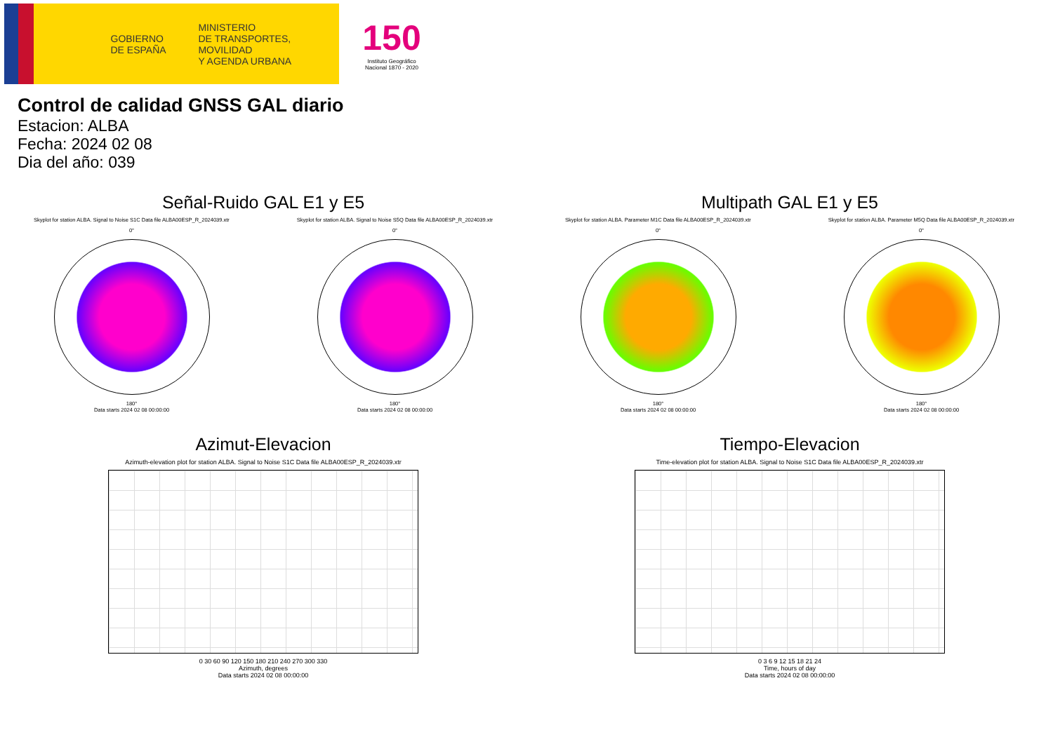GOBIERNO DE ESPAÑA
MINISTERIO
DE TRANSPORTES, MOVILIDAD
Y AGENDA URBANA
150
Instituto Geográfico Nacional 1870 - 2020
Control de calidad GNSS GAL diario
Estacion: ALBA
Fecha: 2024 02 08
Dia del año: 039
Señal-Ruido GAL E1 y E5
Skyplot for station ALBA. Signal to Noise S1C Data file ALBA00ESP_R_2024039.xtr Skyplot for station ALBA. Signal to Noise S5Q Data file ALBA00ESP_R_2024039.xtr
0°
180°
Data starts 2024 02 08 00:00:00
0°
180°
Data starts 2024 02 08 00:00:00
Multipath GAL E1 y E5
Skyplot for station ALBA. Parameter M1C Data file ALBA00ESP_R_2024039.xtr Skyplot for station ALBA. Parameter M5Q Data file ALBA00ESP_R_2024039.xtr
0°
180°
Data starts 2024 02 08 00:00:00
0°
180°
Data starts 2024 02 08 00:00:00
Azimut-Elevacion
Azimuth-elevation plot for station ALBA. Signal to Noise S1C Data file ALBA00ESP_R_2024039.xtr
0 30 60 90 120 150 180 210 240 270 300 330
Azimuth, degrees
Data starts 2024 02 08 00:00:00
Tiempo-Elevacion
Time-elevation plot for station ALBA. Signal to Noise S1C Data file ALBA00ESP_R_2024039.xtr
0 3 6 9 12 15 18 21 24
Time, hours of day
Data starts 2024 02 08 00:00:00